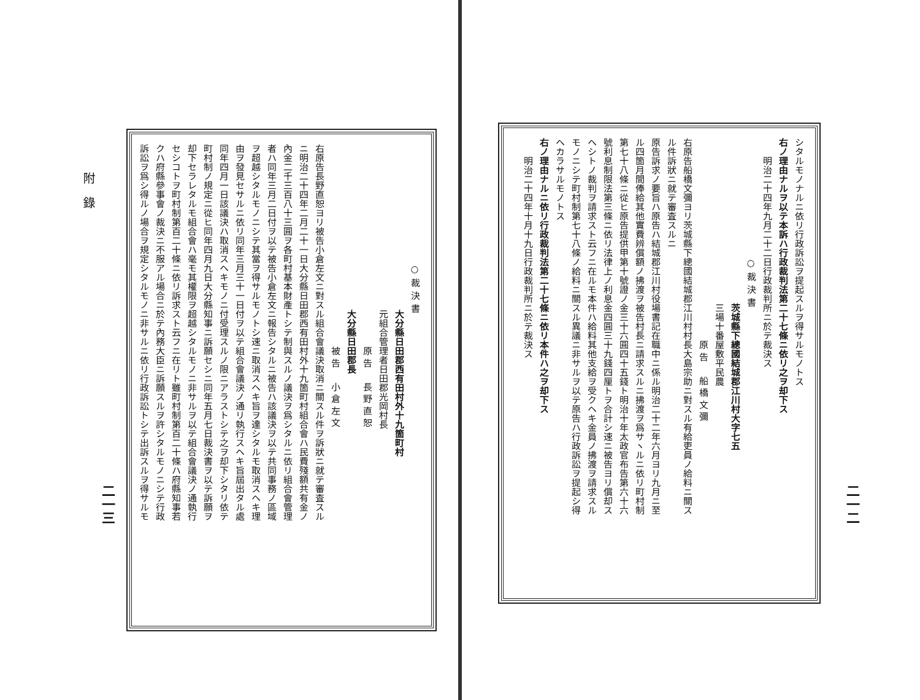二一二
シタルモノナルニ依リ行政訴訟ヲ提起スルヲ得サルモノトス
右ノ理由ナルヲ以テ本訴ハ行政裁判法第二十七條ニ依リ之ヲ却下ス
明治二十四年九月二十二日行政裁判所ニ於テ裁決ス
○裁決書
茨城縣下總國結城郡江川村大字七五
三場十番屋敷平民農
原告　船橋文彌
右原告船橋文彌ヨリ茨城縣下總國結城郡江川村村長大島宗助ニ對スル有給吏員ノ給料ニ關ス
ル件訴狀ニ就テ審査スルニ
原告訴求ノ要旨ハ原告ハ結城郡江川村役場書記在職中ニ係ル明治二十二年六月ヨリ九月ニ至
ル四箇月間俸給其他實費辨償額ノ拂渡ヲ被告村長ニ請求スルニ拂渡ヲ爲サヽルニ依リ町村制
第七十八條ニ從ヒ原告提供甲第十號證ノ金三十六圓四十五錢ト明治十年太政官布告第六十六
號利息制限法第三條ニ依リ法律上ノ利息金四圓三十九錢四厘トヲ合計シ速ニ被告ヨリ償却ス
ヘシトノ裁判ヲ請求スト云フニ在ルモ本件ハ給料其他支給ヲ受クヘキ金員ノ拂渡ヲ請求スル
モノニシテ町村制第七十八條ノ給料ニ關スル異議ニ非サルヲ以テ原告ハ行政訴訟ヲ提起シ得
ヘカラサルモノトス
右ノ理由ナルニ依リ行政裁判法第二十七條ニ依リ本件ハ之ヲ却下ス
明治二十四年十月十九日行政裁判所ニ於テ裁決ス
○裁決書
大分縣日田郡西有田村外十九箇町村
元組合管理者日田郡光岡村長
原告　長野直恕
大分縣日田郡長
被告　小倉左文
右原告長野直恕ヨリ被告小倉左文ニ對スル組合會議決取消ニ關スル件ヲ訴狀ニ就テ審査スル
ニ明治二十四年二月二十一日大分縣日田郡西有田村外十九箇町村組合會ハ民費殘額共有金ノ
內金二千三百八十三圓ヲ各町村基本財產トシテ制與スルノ議決ヲ爲シタルニ依リ組合會管理
者ハ同年三月二日付ヲ以テ被告小倉左文ニ報告シタルニ被告ハ該議決ヲ以テ共同事務ノ區域
ヲ超越シタルモノニシテ其當ヲ得サルモノトシ速ニ取消スヘキ旨ヲ達シタルモ取消スヘキ理
由ヲ發見セサルニ依リ同年三月三十一日付ヲ以テ組合會議決ノ通リ執行スヘキ旨屆出タル處
同年四月一日該議決ハ取消スヘキモノニ付受理スルノ限ニアラストシテ之ヲ却下シタリ依テ
町村制ノ規定ニ從ヒ同年四月九日大分縣知事ニ訴願セシニ同年五月七日裁決書ヲ以テ訴願ヲ
却下セラレタルモ組合會ハ毫モ其權限ヲ超越シタルモノニ非サルヲ以テ組合會議決ノ通執行
セシコトヲ町村制第百二十條ニ依リ訴求スト云フニ在リト雖町村制第百二十條ハ府縣知事若
クハ府縣參事會ノ裁決ニ不服アル場合ニ於テ內務大臣ニ訴願スルヲ許シタルモノニシテ行政
訴訟ヲ爲シ得ルノ場合ヲ規定シタルモノニ非サルニ依リ行政訴訟トシテ出訴スルヲ得サルモ
二一三
附　錄